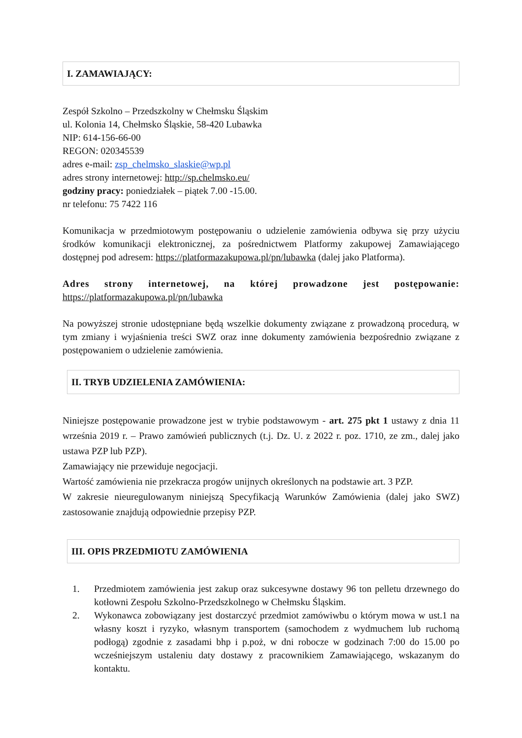I. ZAMAWIAJĄCY:
Zespół Szkolno – Przedszkolny w Chełmsku Śląskim
ul. Kolonia 14, Chełmsko Śląskie, 58-420 Lubawka
NIP: 614-156-66-00
REGON: 020345539
adres e-mail: zsp_chelmsko_slaskie@wp.pl
adres strony internetowej: http://sp.chelmsko.eu/
godziny pracy: poniedziałek – piątek 7.00 -15.00.
nr telefonu: 75 7422 116
Komunikacja w przedmiotowym postępowaniu o udzielenie zamówienia odbywa się przy użyciu środków komunikacji elektronicznej, za pośrednictwem Platformy zakupowej Zamawiającego dostępnej pod adresem: https://platformazakupowa.pl/pn/lubawka (dalej jako Platforma).
Adres strony internetowej, na której prowadzone jest postępowanie: https://platformazakupowa.pl/pn/lubawka
Na powyższej stronie udostępniane będą wszelkie dokumenty związane z prowadzoną procedurą, w tym zmiany i wyjaśnienia treści SWZ oraz inne dokumenty zamówienia bezpośrednio związane z postępowaniem o udzielenie zamówienia.
II. TRYB UDZIELENIA ZAMÓWIENIA:
Niniejsze postępowanie prowadzone jest w trybie podstawowym - art. 275 pkt 1 ustawy z dnia 11 września 2019 r. – Prawo zamówień publicznych (t.j. Dz. U. z 2022 r. poz. 1710, ze zm., dalej jako ustawa PZP lub PZP).
Zamawiający nie przewiduje negocjacji.
Wartość zamówienia nie przekracza progów unijnych określonych na podstawie art. 3 PZP.
W zakresie nieuregulowanym niniejszą Specyfikacją Warunków Zamówienia (dalej jako SWZ) zastosowanie znajdują odpowiednie przepisy PZP.
III. OPIS PRZEDMIOTU ZAMÓWIENIA
1. Przedmiotem zamówienia jest zakup oraz sukcesywne dostawy 96 ton pelletu drzewnego do kotłowni Zespołu Szkolno-Przedszkolnego w Chełmsku Śląskim.
2. Wykonawca zobowiązany jest dostarczyć przedmiot zamówiwbu o którym mowa w ust.1 na własny koszt i ryzyko, własnym transportem (samochodem z wydmuchem lub ruchomą podłogą) zgodnie z zasadami bhp i p.poż, w dni robocze w godzinach 7:00 do 15.00 po wcześniejszym ustaleniu daty dostawy z pracownikiem Zamawiającego, wskazanym do kontaktu.